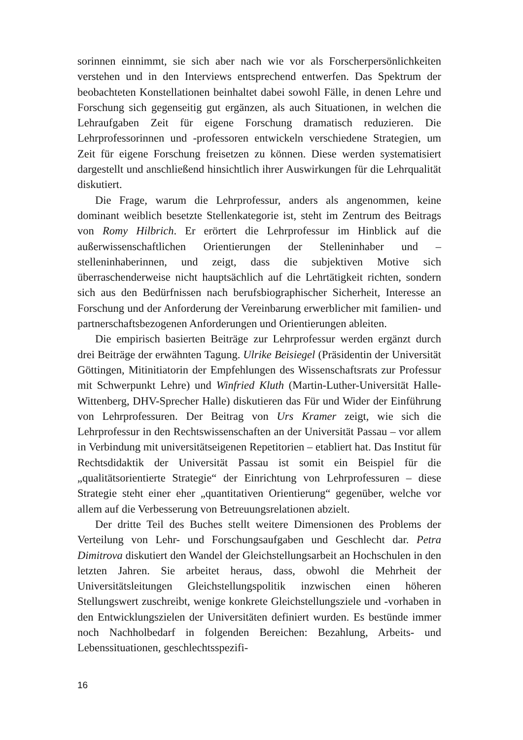sorinnen einnimmt, sie sich aber nach wie vor als Forscherpersönlichkeiten verstehen und in den Interviews entsprechend entwerfen. Das Spektrum der beobachteten Konstellationen beinhaltet dabei sowohl Fälle, in denen Lehre und Forschung sich gegenseitig gut ergänzen, als auch Situationen, in welchen die Lehraufgaben Zeit für eigene Forschung dramatisch reduzieren. Die Lehrprofessorinnen und -professoren entwickeln verschiedene Strategien, um Zeit für eigene Forschung freisetzen zu können. Diese werden systematisiert dargestellt und anschließend hinsichtlich ihrer Auswirkungen für die Lehrqualität diskutiert.
Die Frage, warum die Lehrprofessur, anders als angenommen, keine dominant weiblich besetzte Stellenkategorie ist, steht im Zentrum des Beitrags von Romy Hilbrich. Er erörtert die Lehrprofessur im Hinblick auf die außerwissenschaftlichen Orientierungen der Stelleninhaber und –stelleninhaberinnen, und zeigt, dass die subjektiven Motive sich überraschenderweise nicht hauptsächlich auf die Lehrtätigkeit richten, sondern sich aus den Bedürfnissen nach berufsbiographischer Sicherheit, Interesse an Forschung und der Anforderung der Vereinbarung erwerblicher mit familien- und partnerschaftsbezogenen Anforderungen und Orientierungen ableiten.
Die empirisch basierten Beiträge zur Lehrprofessur werden ergänzt durch drei Beiträge der erwähnten Tagung. Ulrike Beisiegel (Präsidentin der Universität Göttingen, Mitinitiatorin der Empfehlungen des Wissenschaftsrats zur Professur mit Schwerpunkt Lehre) und Winfried Kluth (Martin-Luther-Universität Halle-Wittenberg, DHV-Sprecher Halle) diskutieren das Für und Wider der Einführung von Lehrprofessuren. Der Beitrag von Urs Kramer zeigt, wie sich die Lehrprofessur in den Rechtswissenschaften an der Universität Passau – vor allem in Verbindung mit universitätseigenen Repetitorien – etabliert hat. Das Institut für Rechtsdidaktik der Universität Passau ist somit ein Beispiel für die „qualitätsorientierte Strategie“ der Einrichtung von Lehrprofessuren – diese Strategie steht einer eher „quantitativen Orientierung“ gegenüber, welche vor allem auf die Verbesserung von Betreuungsrelationen abzielt.
Der dritte Teil des Buches stellt weitere Dimensionen des Problems der Verteilung von Lehr- und Forschungsaufgaben und Geschlecht dar. Petra Dimitrova diskutiert den Wandel der Gleichstellungsarbeit an Hochschulen in den letzten Jahren. Sie arbeitet heraus, dass, obwohl die Mehrheit der Universitätsleitungen Gleichstellungspolitik inzwischen einen höheren Stellungswert zuschreibt, wenige konkrete Gleichstellungsziele und -vorhaben in den Entwicklungszielen der Universitäten definiert wurden. Es bestünde immer noch Nachholbedarf in folgenden Bereichen: Bezahlung, Arbeits- und Lebenssituationen, geschlechtsspezifi-
16